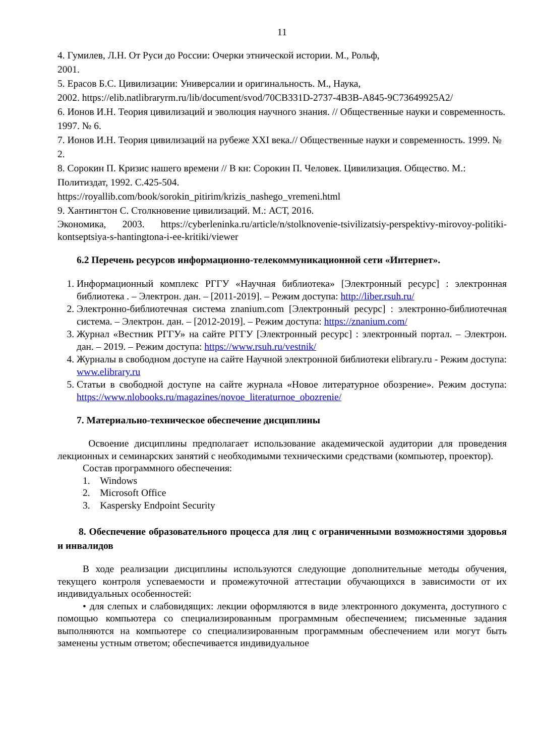11
4. Гумилев, Л.Н. От Руси до России: Очерки этнической истории. М., Рольф,
2001.
5. Ерасов Б.С. Цивилизации: Универсалии и оригинальность. М., Наука,
2002. https://elib.natlibraryrm.ru/lib/document/svod/70CB331D-2737-4B3B-A845-9C73649925A2/
6. Ионов И.Н. Теория цивилизаций и эволюция научного знания. // Общественные науки и современность. 1997. № 6.
7. Ионов И.Н. Теория цивилизаций на рубеже XXI века.// Общественные науки и современность. 1999. № 2.
8. Сорокин П. Кризис нашего времени // В кн: Сорокин П. Человек. Цивилизация. Общество. М.: Политиздат, 1992. С.425-504.
https://royallib.com/book/sorokin_pitirim/krizis_nashego_vremeni.html
9. Хантингтон С. Столкновение цивилизаций. М.: АСТ, 2016.
Экономика, 2003. https://cyberleninka.ru/article/n/stolknovenie-tsivilizatsiy-perspektivy-mirovoy-politiki-kontseptsiya-s-hantingtona-i-ee-kritiki/viewer
6.2 Перечень ресурсов информационно-телекоммуникационной сети «Интернет».
1. Информационный комплекс РГГУ «Научная библиотека» [Электронный ресурс] : электронная библиотека . – Электрон. дан. – [2011-2019]. – Режим доступа: http://liber.rsuh.ru/
2. Электронно-библиотечная система znanium.com [Электронный ресурс] : электронно-библиотечная система. – Электрон. дан. – [2012-2019]. – Режим доступа: https://znanium.com/
3. Журнал «Вестник РГГУ» на сайте РГГУ [Электронный ресурс] : электронный портал. – Электрон. дан. – 2019. – Режим доступа: https://www.rsuh.ru/vestnik/
4. Журналы в свободном доступе на сайте Научной электронной библиотеки elibrary.ru - Режим доступа: www.elibrary.ru
5. Статьи в свободной доступе на сайте журнала «Новое литературное обозрение». Режим доступа: https://www.nlobooks.ru/magazines/novoe_literaturnoe_obozrenie/
7. Материально-техническое обеспечение дисциплины
Освоение дисциплины предполагает использование академической аудитории для проведения лекционных и семинарских занятий с необходимыми техническими средствами (компьютер, проектор).
Состав программного обеспечения:
1. Windows
2. Microsoft Office
3. Kaspersky Endpoint Security
8. Обеспечение образовательного процесса для лиц с ограниченными возможностями здоровья и инвалидов
В ходе реализации дисциплины используются следующие дополнительные методы обучения, текущего контроля успеваемости и промежуточной аттестации обучающихся в зависимости от их индивидуальных особенностей:
• для слепых и слабовидящих: лекции оформляются в виде электронного документа, доступного с помощью компьютера со специализированным программным обеспечением; письменные задания выполняются на компьютере со специализированным программным обеспечением или могут быть заменены устным ответом; обеспечивается индивидуальное